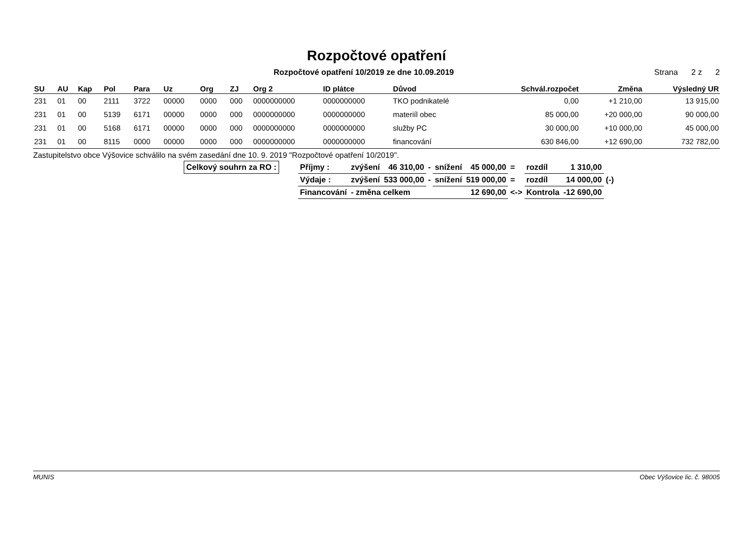Rozpočtové opatření
Rozpočtové opatření 10/2019 ze dne 10.09.2019 Strana 2 z 2
| SU | AU | Kap | Pol | Para | Uz | Org | ZJ | Org 2 | ID plátce | Důvod | Schvál.rozpočet | Změna | Výsledný UR |
| --- | --- | --- | --- | --- | --- | --- | --- | --- | --- | --- | --- | --- | --- |
| 231 | 01 | 00 | 2111 | 3722 | 00000 | 0000 | 000 | 0000000000 | 0000000000 | TKO podnikatelé | 0,00 | +1 210,00 | 13 915,00 |
| 231 | 01 | 00 | 5139 | 6171 | 00000 | 0000 | 000 | 0000000000 | 0000000000 | materiíl obec | 85 000,00 | +20 000,00 | 90 000,00 |
| 231 | 01 | 00 | 5168 | 6171 | 00000 | 0000 | 000 | 0000000000 | 0000000000 | služby PC | 30 000,00 | +10 000,00 | 45 000,00 |
| 231 | 01 | 00 | 8115 | 0000 | 00000 | 0000 | 000 | 0000000000 | 0000000000 | financování | 630 846,00 | +12 690,00 | 732 782,00 |
Zastupitelstvo obce Výšovice schválilo na svém zasedání dne 10. 9. 2019 "Rozpočtové opatření 10/2019".
| Celkový souhrn za RO : | | Příjmy : | zvýšení | 46 310,00 | - | snížení | 45 000,00 | = | rozdíl | 1 310,00 | |
| | | Výdaje : | zvýšení | 533 000,00 | - | snížení | 519 000,00 | = | rozdíl | 14 000,00 | (-) |
| | | Financování | - změna celkem | | | | 12 690,00 | <-> | Kontrola | -12 690,00 | |
MUNIS Obec Výšovice lic. č. 98005